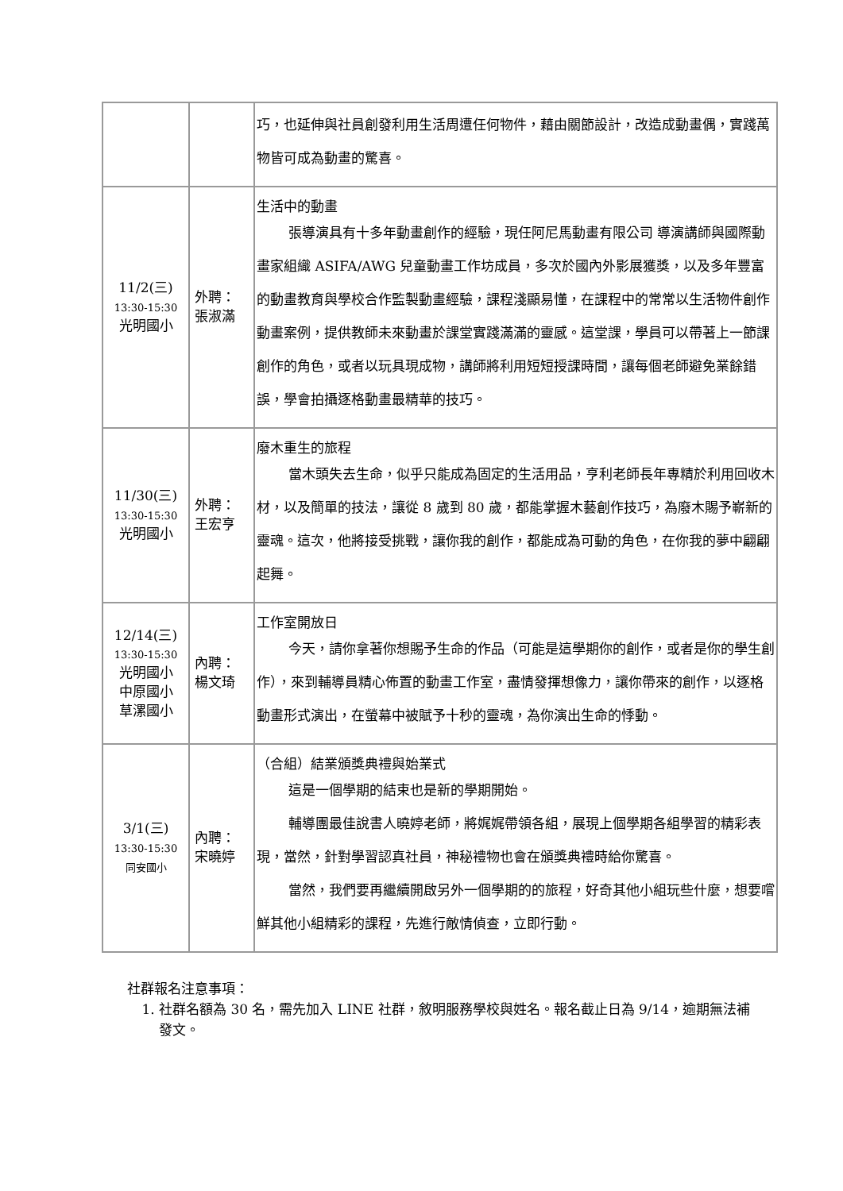| | | 巧，也延伸與社員創發利用生活周遭任何物件，藉由關節設計，改造成動畫偶，實踐萬物皆可成為動畫的驚喜。 |
| 11/2(三) 13:30-15:30 光明國小 | 外聘： 張淑滿 | 生活中的動畫 張導演具有十多年動畫創作的經驗，現任阿尼馬動畫有限公司 導演講師與國際動畫家組織 ASIFA/AWG 兒童動畫工作坊成員，多次於國內外影展獲獎，以及多年豐富的動畫教育與學校合作監製動畫經驗，課程淺顯易懂，在課程中的常常以生活物件創作動畫案例，提供教師未來動畫於課堂實踐滿滿的靈感。這堂課，學員可以帶著上一節課創作的角色，或者以玩具現成物，講師將利用短短授課時間，讓每個老師避免業餘錯誤，學會拍攝逐格動畫最精華的技巧。 |
| 11/30(三) 13:30-15:30 光明國小 | 外聘： 王宏亨 | 廢木重生的旅程 當木頭失去生命，似乎只能成為固定的生活用品，亨利老師長年專精於利用回收木材，以及簡單的技法，讓從 8 歲到 80 歲，都能掌握木藝創作技巧，為廢木賜予嶄新的靈魂。這次，他將接受挑戰，讓你我的創作，都能成為可動的角色，在你我的夢中翩翩起舞。 |
| 12/14(三) 13:30-15:30 光明國小 中原國小 草漯國小 | 內聘： 楊文琦 | 工作室開放日 今天，請你拿著你想賜予生命的作品（可能是這學期你的創作，或者是你的學生創作），來到輔導員精心佈置的動畫工作室，盡情發揮想像力，讓你帶來的創作，以逐格動畫形式演出，在螢幕中被賦予十秒的靈魂，為你演出生命的悸動。 |
| 3/1(三) 13:30-15:30 同安國小 | 內聘： 宋曉婷 | （合組）結業頒獎典禮與始業式 這是一個學期的結束也是新的學期開始。 輔導團最佳說書人曉婷老師，將娓娓帶領各組，展現上個學期各組學習的精彩表現，當然，針對學習認真社員，神秘禮物也會在頒獎典禮時給你驚喜。 當然，我們要再繼續開啟另外一個學期的的旅程，好奇其他小組玩些什麼，想要嚐鮮其他小組精彩的課程，先進行敵情偵查，立即行動。 |
社群報名注意事項：
1. 社群名額為 30 名，需先加入 LINE 社群，敘明服務學校與姓名。報名截止日為 9/14，逾期無法補發文。